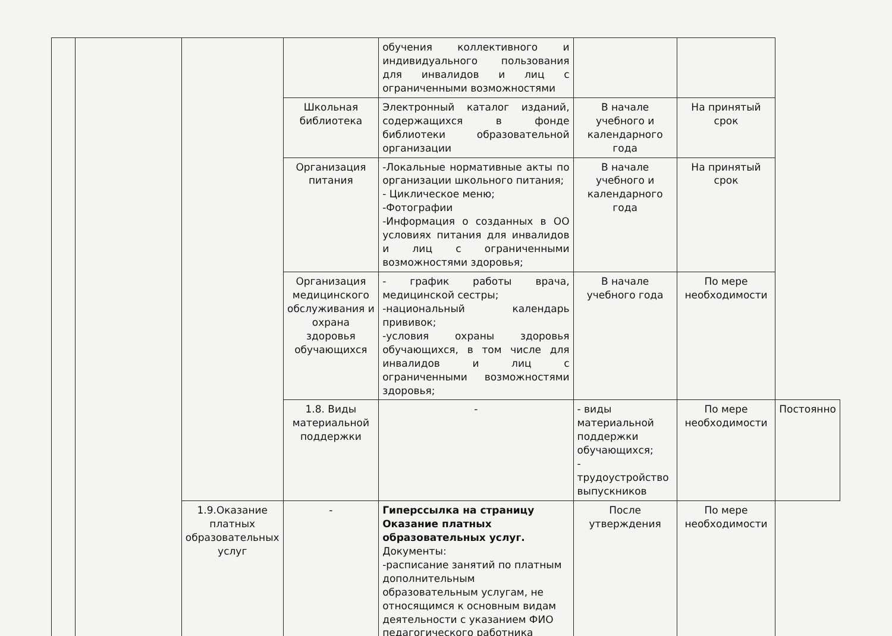| | | | | обучения коллективного и индивидуального пользования для инвалидов и лиц с ограниченными возможностями | | | |
| | | | Школьная библиотека | Электронный каталог изданий, содержащихся в фонде библиотеки образовательной организации | В начале учебного и календарного года | На принятый срок | |
| | | | Организация питания | -Локальные нормативные акты по организации школьного питания; - Циклическое меню; -Фотографии -Информация о созданных в ОО условиях питания для инвалидов и лиц с ограниченными возможностями здоровья; | В начале учебного и календарного года | На принятый срок | |
| | | | Организация медицинского обслуживания и охрана здоровья обучающихся | - график работы врача, медицинской сестры; -национальный календарь прививок; -условия охраны здоровья обучающихся, в том числе для инвалидов и лиц с ограниченными возможностями здоровья; | В начале учебного года | По мере необходимости | |
| | | | 1.8. Виды материальной поддержки | - | - виды материальной поддержки обучающихся; - трудоустройство выпускников | По мере необходимости | Постоянно |
| | | 1.9.Оказание платных образовательных услуг | - | Гиперссылка на страницу Оказание платных образовательных услуг. Документы: -расписание занятий по платным дополнительным образовательным услугам, не относящимся к основным видам деятельности с указанием ФИО педагогического работника | После утверждения | По мере необходимости | |